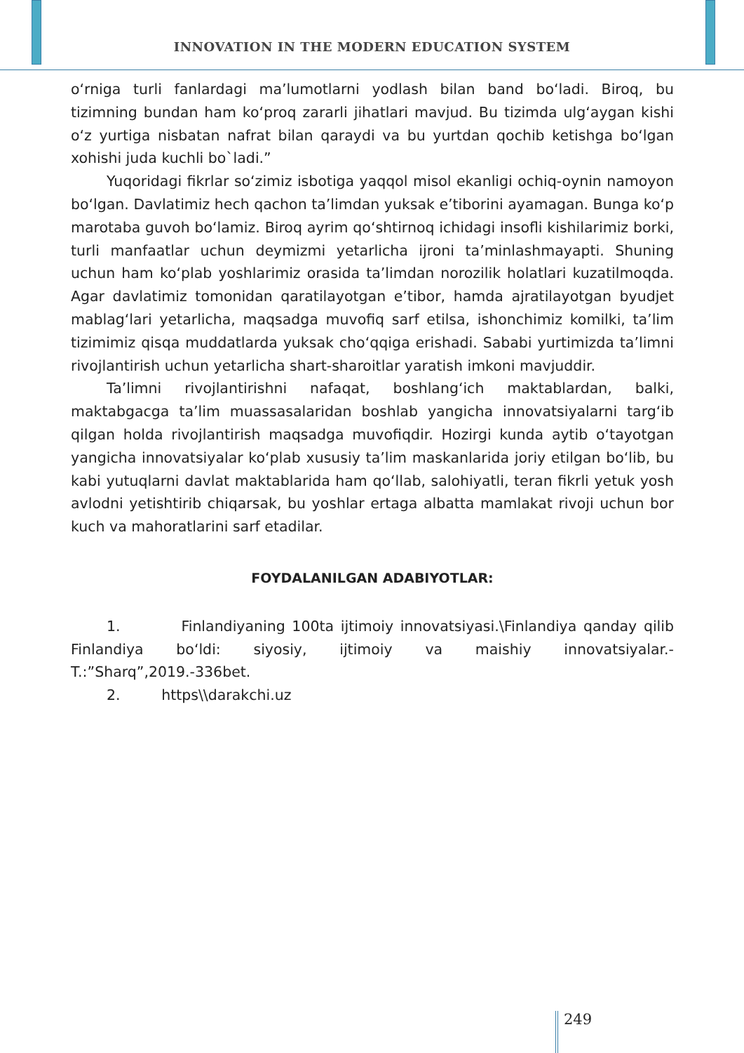INNOVATION IN THE MODERN EDUCATION SYSTEM
o‘rniga turli fanlardagi ma’lumotlarni yodlash bilan band bo‘ladi. Biroq, bu tizimning bundan ham ko‘proq zararli jihatlari mavjud. Bu tizimda ulg‘aygan kishi o‘z yurtiga nisbatan nafrat bilan qaraydi va bu yurtdan qochib ketishga bo‘lgan xohishi juda kuchli bo`ladi.”
Yuqoridagi fikrlar so‘zimiz isbotiga yaqqol misol ekanligi ochiq-oynin namoyon bo‘lgan. Davlatimiz hech qachon ta’limdan yuksak e’tiborini ayamagan. Bunga ko‘p marotaba guvoh bo‘lamiz. Biroq ayrim qo‘shtirnoq ichidagi insofli kishilarimiz borki, turli manfaatlar uchun deymizmi yetarlicha ijroni ta’minlashmayapti. Shuning uchun ham ko‘plab yoshlarimiz orasida ta’limdan norozilik holatlari kuzatilmoqda. Agar davlatimiz tomonidan qaratilayotgan e’tibor, hamda ajratilayotgan byudjet mablag‘lari yetarlicha, maqsadga muvofiq sarf etilsa, ishonchimiz komilki, ta’lim tizimimiz qisqa muddatlarda yuksak cho‘qqiga erishadi. Sababi yurtimizda ta’limni rivojlantirish uchun yetarlicha shart-sharoitlar yaratish imkoni mavjuddir.
Ta’limni rivojlantirishni nafaqat, boshlang‘ich maktablardan, balki, maktabgacga ta’lim muassasalaridan boshlab yangicha innovatsiyalarni targ‘ib qilgan holda rivojlantirish maqsadga muvofiqdir. Hozirgi kunda aytib o‘tayotgan yangicha innovatsiyalar ko‘plab xususiy ta’lim maskanlarida joriy etilgan bo‘lib, bu kabi yutuqlarni davlat maktablarida ham qo‘llab, salohiyatli, teran fikrli yetuk yosh avlodni yetishtirib chiqarsak, bu yoshlar ertaga albatta mamlakat rivoji uchun bor kuch va mahoratlarini sarf etadilar.
FOYDALANILGAN ADABIYOTLAR:
1. Finlandiyaning 100ta ijtimoiy innovatsiyasi.\Finlandiya qanday qilib Finlandiya bo‘ldi: siyosiy, ijtimoiy va maishiy innovatsiyalar.-T.:”Sharq”,2019.-336bet.
2. https\\darakchi.uz
249